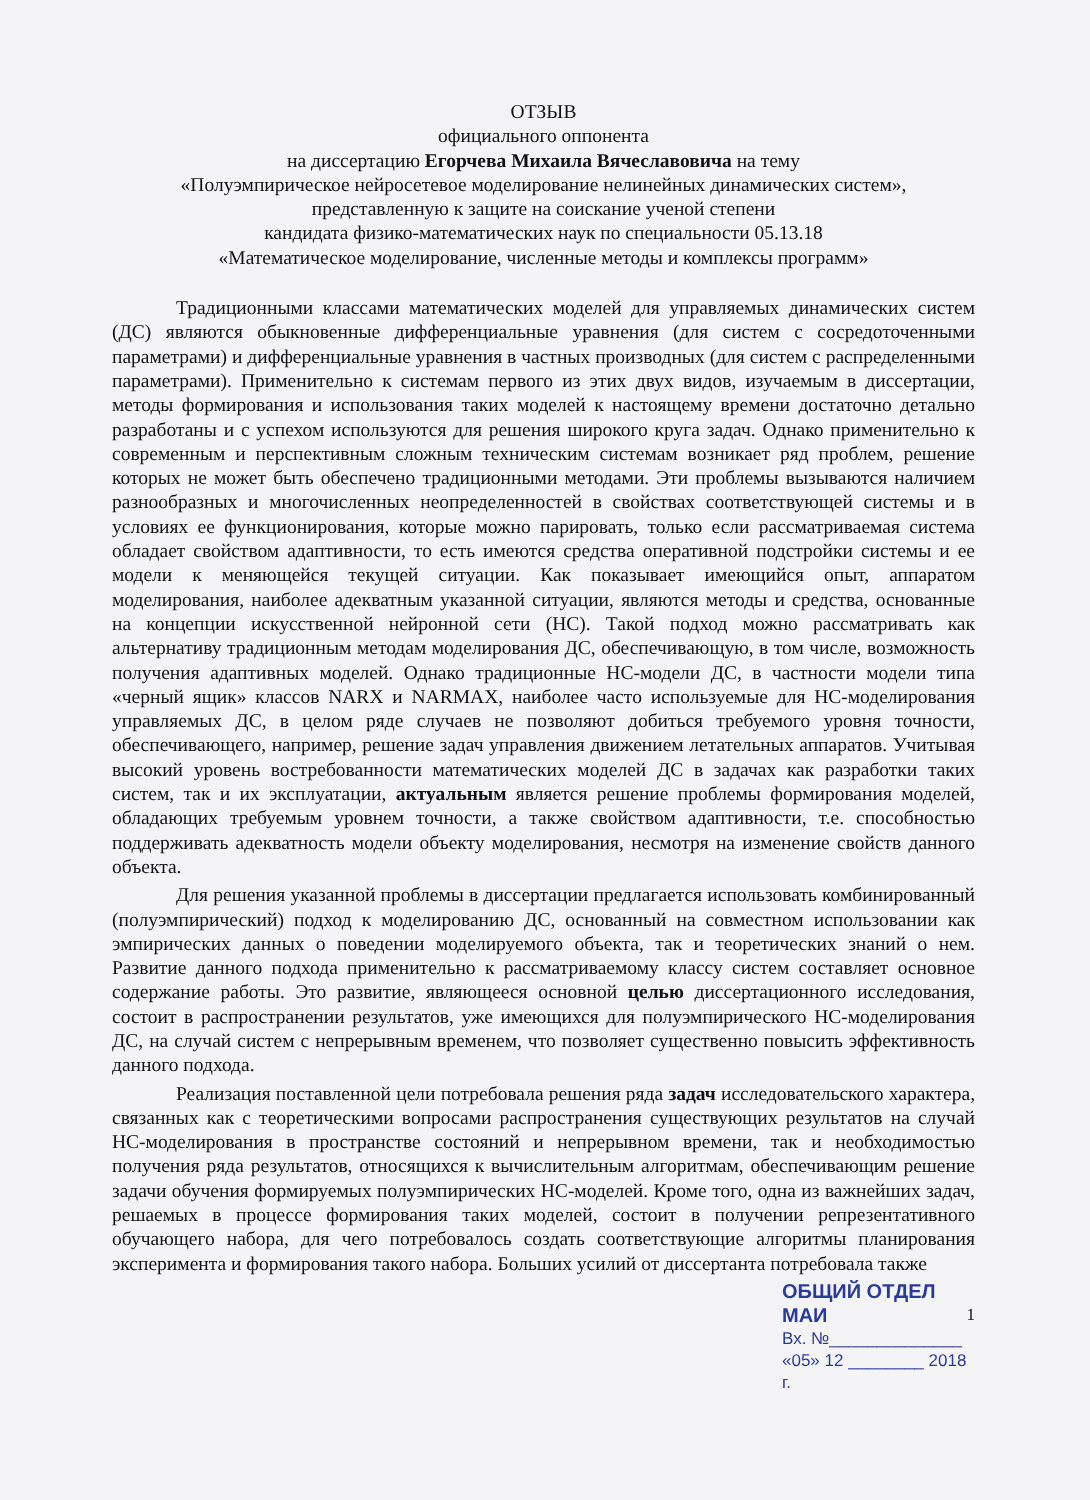ОТЗЫВ
официального оппонента
на диссертацию Егорчева Михаила Вячеславовича на тему
«Полуэмпирическое нейросетевое моделирование нелинейных динамических систем»,
представленную к защите на соискание ученой степени
кандидата физико-математических наук по специальности 05.13.18
«Математическое моделирование, численные методы и комплексы программ»
Традиционными классами математических моделей для управляемых динамических систем (ДС) являются обыкновенные дифференциальные уравнения (для систем с сосредоточенными параметрами) и дифференциальные уравнения в частных производных (для систем с распределенными параметрами). Применительно к системам первого из этих двух видов, изучаемым в диссертации, методы формирования и использования таких моделей к настоящему времени достаточно детально разработаны и с успехом используются для решения широкого круга задач. Однако применительно к современным и перспективным сложным техническим системам возникает ряд проблем, решение которых не может быть обеспечено традиционными методами. Эти проблемы вызываются наличием разнообразных и многочисленных неопределенностей в свойствах соответствующей системы и в условиях ее функционирования, которые можно парировать, только если рассматриваемая система обладает свойством адаптивности, то есть имеются средства оперативной подстройки системы и ее модели к меняющейся текущей ситуации. Как показывает имеющийся опыт, аппаратом моделирования, наиболее адекватным указанной ситуации, являются методы и средства, основанные на концепции искусственной нейронной сети (НС). Такой подход можно рассматривать как альтернативу традиционным методам моделирования ДС, обеспечивающую, в том числе, возможность получения адаптивных моделей. Однако традиционные НС-модели ДС, в частности модели типа «черный ящик» классов NARX и NARMAX, наиболее часто используемые для НС-моделирования управляемых ДС, в целом ряде случаев не позволяют добиться требуемого уровня точности, обеспечивающего, например, решение задач управления движением летательных аппаратов. Учитывая высокий уровень востребованности математических моделей ДС в задачах как разработки таких систем, так и их эксплуатации, актуальным является решение проблемы формирования моделей, обладающих требуемым уровнем точности, а также свойством адаптивности, т.е. способностью поддерживать адекватность модели объекту моделирования, несмотря на изменение свойств данного объекта.
Для решения указанной проблемы в диссертации предлагается использовать комбинированный (полуэмпирический) подход к моделированию ДС, основанный на совместном использовании как эмпирических данных о поведении моделируемого объекта, так и теоретических знаний о нем. Развитие данного подхода применительно к рассматриваемому классу систем составляет основное содержание работы. Это развитие, являющееся основной целью диссертационного исследования, состоит в распространении результатов, уже имеющихся для полуэмпирического НС-моделирования ДС, на случай систем с непрерывным временем, что позволяет существенно повысить эффективность данного подхода.
Реализация поставленной цели потребовала решения ряда задач исследовательского характера, связанных как с теоретическими вопросами распространения существующих результатов на случай НС-моделирования в пространстве состояний и непрерывном времени, так и необходимостью получения ряда результатов, относящихся к вычислительным алгоритмам, обеспечивающим решение задачи обучения формируемых полуэмпирических НС-моделей. Кроме того, одна из важнейших задач, решаемых в процессе формирования таких моделей, состоит в получении репрезентативного обучающего набора, для чего потребовалось создать соответствующие алгоритмы планирования эксперимента и формирования такого набора. Больших усилий от диссертанта потребовала также
ОБЩИЙ ОТДЕЛ МАИ 1
Вх. №______________
«05» 12 ________ 2018 г.